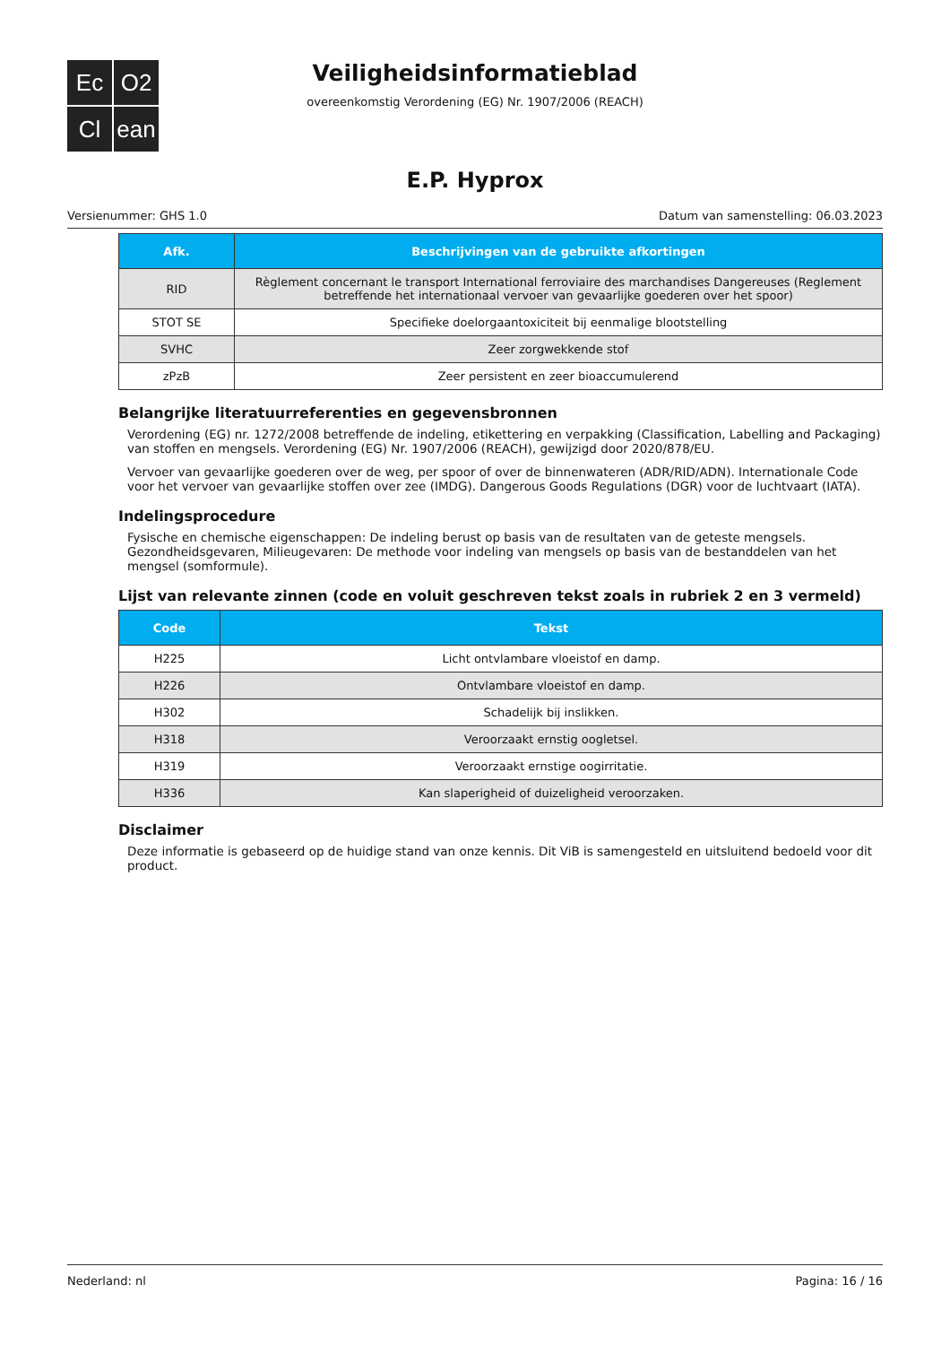Ec
O2
Cl
ean
Veiligheidsinformatieblad
overeenkomstig Verordening (EG) Nr. 1907/2006 (REACH)
E.P. Hyprox
Versienummer: GHS 1.0 Datum van samenstelling: 06.03.2023
| Afk. | Beschrijvingen van de gebruikte afkortingen |
| --- | --- |
| RID | Règlement concernant le transport International ferroviaire des marchandises Dangereuses (Reglement betreffende het internationaal vervoer van gevaarlijke goederen over het spoor) |
| STOT SE | Specifieke doelorgaantoxiciteit bij eenmalige blootstelling |
| SVHC | Zeer zorgwekkende stof |
| zPzB | Zeer persistent en zeer bioaccumulerend |
Belangrijke literatuurreferenties en gegevensbronnen
Verordening (EG) nr. 1272/2008 betreffende de indeling, etikettering en verpakking (Classification, Labelling and Packaging) van stoffen en mengsels. Verordening (EG) Nr. 1907/2006 (REACH), gewijzigd door 2020/878/EU.
Vervoer van gevaarlijke goederen over de weg, per spoor of over de binnenwateren (ADR/RID/ADN). Internationale Code voor het vervoer van gevaarlijke stoffen over zee (IMDG). Dangerous Goods Regulations (DGR) voor de luchtvaart (IATA).
Indelingsprocedure
Fysische en chemische eigenschappen: De indeling berust op basis van de resultaten van de geteste mengsels. Gezondheidsgevaren, Milieugevaren: De methode voor indeling van mengsels op basis van de bestanddelen van het mengsel (somformule).
Lijst van relevante zinnen (code en voluit geschreven tekst zoals in rubriek 2 en 3 vermeld)
| Code | Tekst |
| --- | --- |
| H225 | Licht ontvlambare vloeistof en damp. |
| H226 | Ontvlambare vloeistof en damp. |
| H302 | Schadelijk bij inslikken. |
| H318 | Veroorzaakt ernstig oogletsel. |
| H319 | Veroorzaakt ernstige oogirritatie. |
| H336 | Kan slaperigheid of duizeligheid veroorzaken. |
Disclaimer
Deze informatie is gebaseerd op de huidige stand van onze kennis. Dit ViB is samengesteld en uitsluitend bedoeld voor dit product.
Nederland: nl Pagina: 16 / 16